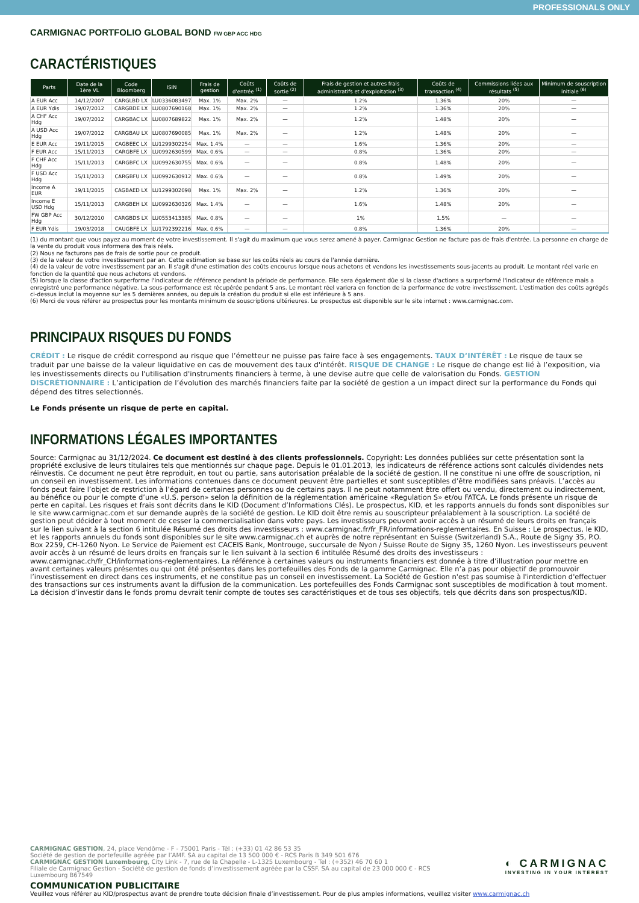PROFESSIONALS ONLY
CARMIGNAC PORTFOLIO GLOBAL BOND FW GBP ACC HDG
CARACTÉRISTIQUES
| Parts | Date de la 1ère VL | Code Bloomberg | ISIN | Frais de gestion | Coûts d'entrée <sup>(1)</sup> | Coûts de sortie <sup>(2)</sup> | Frais de gestion et autres frais administratifs et d'exploitation <sup>(3)</sup> | Coûts de transaction <sup>(4)</sup> | Commissions liées aux résultats <sup>(5)</sup> | Minimum de souscription initiale <sup>(6)</sup> |
| --- | --- | --- | --- | --- | --- | --- | --- | --- | --- | --- |
| A EUR Acc | 14/12/2007 | CARGLBD LX | LU0336083497 | Max. 1% | Max. 2% | — | 1.2% | 1.36% | 20% | — |
| A EUR Ydis | 19/07/2012 | CARGBDE LX | LU0807690168 | Max. 1% | Max. 2% | — | 1.2% | 1.36% | 20% | — |
| A CHF Acc Hdg | 19/07/2012 | CARGBAC LX | LU0807689822 | Max. 1% | Max. 2% | — | 1.2% | 1.48% | 20% | — |
| A USD Acc Hdg | 19/07/2012 | CARGBAU LX | LU0807690085 | Max. 1% | Max. 2% | — | 1.2% | 1.48% | 20% | — |
| E EUR Acc | 19/11/2015 | CAGBEEC LX | LU1299302254 | Max. 1.4% | — | — | 1.6% | 1.36% | 20% | — |
| F EUR Acc | 15/11/2013 | CARGBFE LX | LU0992630599 | Max. 0.6% | — | — | 0.8% | 1.36% | 20% | — |
| F CHF Acc Hdg | 15/11/2013 | CARGBFC LX | LU0992630755 | Max. 0.6% | — | — | 0.8% | 1.48% | 20% | — |
| F USD Acc Hdg | 15/11/2013 | CARGBFU LX | LU0992630912 | Max. 0.6% | — | — | 0.8% | 1.49% | 20% | — |
| Income A EUR | 19/11/2015 | CAGBAED LX | LU1299302098 | Max. 1% | Max. 2% | — | 1.2% | 1.36% | 20% | — |
| Income E USD Hdg | 15/11/2013 | CARGBEH LX | LU0992630326 | Max. 1.4% | — | — | 1.6% | 1.48% | 20% | — |
| FW GBP Acc Hdg | 30/12/2010 | CARGBDS LX | LU0553413385 | Max. 0.8% | — | — | 1% | 1.5% | — | — |
| F EUR Ydis | 19/03/2018 | CAUGBFE LX | LU1792392216 | Max. 0.6% | — | — | 0.8% | 1.36% | 20% | — |
(1) du montant que vous payez au moment de votre investissement. Il s'agit du maximum que vous serez amené à payer. Carmignac Gestion ne facture pas de frais d'entrée. La personne en charge de la vente du produit vous informera des frais réels.
(2) Nous ne facturons pas de frais de sortie pour ce produit.
(3) de la valeur de votre investissement par an. Cette estimation se base sur les coûts réels au cours de l'année dernière.
(4) de la valeur de votre investissement par an. Il s'agit d'une estimation des coûts encourus lorsque nous achetons et vendons les investissements sous-jacents au produit. Le montant réel varie en fonction de la quantité que nous achetons et vendons.
(5) lorsque la classe d'action surperforme l'indicateur de référence pendant la période de performance. Elle sera également dûe si la classe d'actions a surperformé l'indicateur de référence mais a enregistré une performance négative. La sous-performance est récupérée pendant 5 ans. Le montant réel variera en fonction de la performance de votre investissement. L'estimation des coûts agrégés ci-dessus inclut la moyenne sur les 5 dernières années, ou depuis la création du produit si elle est inférieure à 5 ans.
(6) Merci de vous référer au prospectus pour les montants minimum de souscriptions ultérieures. Le prospectus est disponible sur le site internet : www.carmignac.com.
PRINCIPAUX RISQUES DU FONDS
CRÉDIT : Le risque de crédit correspond au risque que l’émetteur ne puisse pas faire face à ses engagements. TAUX D’INTÉRÊT : Le risque de taux se traduit par une baisse de la valeur liquidative en cas de mouvement des taux d'intérêt. RISQUE DE CHANGE : Le risque de change est lié à l’exposition, via les investissements directs ou l'utilisation d'instruments financiers à terme, à une devise autre que celle de valorisation du Fonds. GESTION DISCRÉTIONNAIRE : L’anticipation de l’évolution des marchés financiers faite par la société de gestion a un impact direct sur la performance du Fonds qui dépend des titres selectionnés.
Le Fonds présente un risque de perte en capital.
INFORMATIONS LÉGALES IMPORTANTES
Source: Carmignac au 31/12/2024. Ce document est destiné à des clients professionnels. Copyright: Les données publiées sur cette présentation sont la propriété exclusive de leurs titulaires tels que mentionnés sur chaque page. Depuis le 01.01.2013, les indicateurs de référence actions sont calculés dividendes nets réinvestis. Ce document ne peut être reproduit, en tout ou partie, sans autorisation préalable de la société de gestion. Il ne constitue ni une offre de souscription, ni un conseil en investissement. Les informations contenues dans ce document peuvent être partielles et sont susceptibles d’être modifiées sans préavis. L’accès au fonds peut faire l’objet de restriction à l’égard de certaines personnes ou de certains pays. Il ne peut notamment être offert ou vendu, directement ou indirectement, au bénéfice ou pour le compte d’une «U.S. person» selon la définition de la réglementation américaine «Regulation S» et/ou FATCA. Le fonds présente un risque de perte en capital. Les risques et frais sont décrits dans le KID (Document d’Informations Clés). Le prospectus, KID, et les rapports annuels du fonds sont disponibles sur le site www.carmignac.com et sur demande auprès de la société de gestion. Le KID doit être remis au souscripteur préalablement à la souscription. La société de gestion peut décider à tout moment de cesser la commercialisation dans votre pays. Les investisseurs peuvent avoir accès à un résumé de leurs droits en français sur le lien suivant à la section 6 intitulée Résumé des droits des investisseurs : www.carmignac.fr/fr_FR/informations-reglementaires. En Suisse : Le prospectus, le KID, et les rapports annuels du fonds sont disponibles sur le site www.carmignac.ch et auprès de notre représentant en Suisse (Switzerland) S.A., Route de Signy 35, P.O. Box 2259, CH-1260 Nyon. Le Service de Paiement est CACEIS Bank, Montrouge, succursale de Nyon / Suisse Route de Signy 35, 1260 Nyon. Les investisseurs peuvent avoir accès à un résumé de leurs droits en français sur le lien suivant à la section 6 intitulée Résumé des droits des investisseurs : www.carmignac.ch/fr_CH/informations-reglementaires. La référence à certaines valeurs ou instruments financiers est donnée à titre d’illustration pour mettre en avant certaines valeurs présentes ou qui ont été présentes dans les portefeuilles des Fonds de la gamme Carmignac. Elle n’a pas pour objectif de promouvoir l’investissement en direct dans ces instruments, et ne constitue pas un conseil en investissement. La Société de Gestion n'est pas soumise à l'interdiction d'effectuer des transactions sur ces instruments avant la diffusion de la communication. Les portefeuilles des Fonds Carmignac sont susceptibles de modification à tout moment. La décision d’investir dans le fonds promu devrait tenir compte de toutes ses caractéristiques et de tous ses objectifs, tels que décrits dans son prospectus/KID.
◐ CARMIGNAC
INVESTING IN YOUR INTEREST
CARMIGNAC GESTION, 24, place Vendôme - F - 75001 Paris - Tél : (+33) 01 42 86 53 35
Société de gestion de portefeuille agréée par l’AMF. SA au capital de 13 500 000 € - RCS Paris B 349 501 676
CARMIGNAC GESTION Luxembourg, City Link - 7, rue de la Chapelle - L-1325 Luxembourg - Tel : (+352) 46 70 60 1
Filiale de Carmignac Gestion - Société de gestion de fonds d’investissement agréée par la CSSF. SA au capital de 23 000 000 € - RCS Luxembourg B67549
COMMUNICATION PUBLICITAIRE
Veuillez vous référer au KID/prospectus avant de prendre toute décision finale d’investissement. Pour de plus amples informations, veuillez visiter www.carmignac.ch